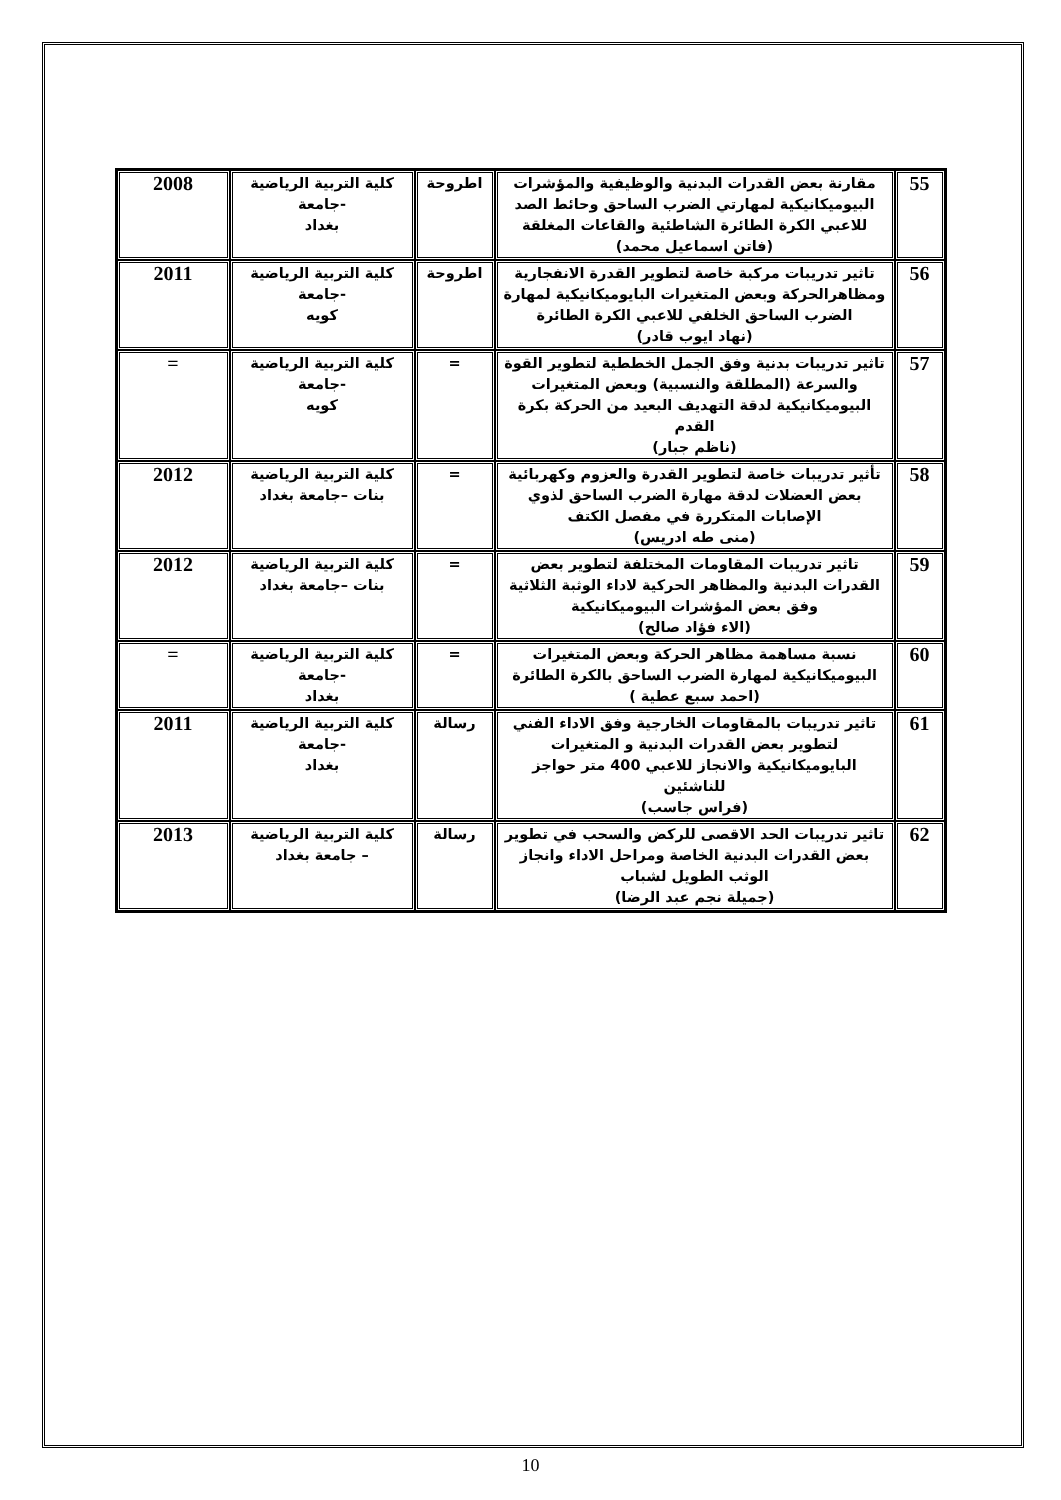| 55 | مقارنة بعض القدرات البدنية والوظيفية والمؤشرات البيوميكانيكية لمهارتي الضرب الساحق وحائط الصد للاعبي الكرة الطائرة الشاطئية والقاعات المغلقة (فاتن اسماعيل محمد) | اطروحة | كلية التربية الرياضية -جامعة بغداد | 2008 |
| 56 | تاثير تدريبات مركبة خاصة لتطوير القدرة الانفجارية ومظاهرالحركة وبعض المتغيرات البايوميكانيكية لمهارة الضرب الساحق الخلفي للاعبي الكرة الطائرة (نهاد ايوب قادر) | اطروحة | كلية التربية الرياضية -جامعة كويه | 2011 |
| 57 | تاثير تدريبات بدنية وفق الجمل الخططية لتطوير القوة والسرعة (المطلقة والنسبية) وبعض المتغيرات البيوميكانيكية لدقة التهديف البعيد من الحركة بكرة القدم (ناظم جبار) | = | كلية التربية الرياضية -جامعة كويه | = |
| 58 | تأثير تدريبات خاصة لتطوير القدرة والعزوم وكهربائية بعض العضلات لدقة مهارة الضرب الساحق لذوي الإصابات المتكررة في مفصل الكتف (منى طه ادريس) | = | كلية التربية الرياضية بنات –جامعة بغداد | 2012 |
| 59 | تاثير تدريبات المقاومات المختلفة لتطوير بعض القدرات البدنية والمظاهر الحركية لاداء الوثبة الثلاثية وفق بعض المؤشرات البيوميكانيكية (الاء فؤاد صالح) | = | كلية التربية الرياضية بنات –جامعة بغداد | 2012 |
| 60 | نسبة مساهمة مظاهر الحركة وبعض المتغيرات البيوميكانيكية لمهارة الضرب الساحق بالكرة الطائرة (احمد سبع عطية ) | = | كلية التربية الرياضية -جامعة بغداد | = |
| 61 | تاثير تدريبات بالمقاومات الخارجية وفق الاداء الفني لتطوير بعض القدرات البدنية و المتغيرات البايوميكانيكية والانجاز للاعبي 400 متر حواجز للناشئين (فراس جاسب) | رسالة | كلية التربية الرياضية -جامعة بغداد | 2011 |
| 62 | تاثير تدريبات الحد الاقصى للركض والسحب في تطوير بعض القدرات البدنية الخاصة ومراحل الاداء وانجاز الوثب الطويل لشباب (جميلة نجم عبد الرضا) | رسالة | كلية التربية الرياضية – جامعة بغداد | 2013 |
10